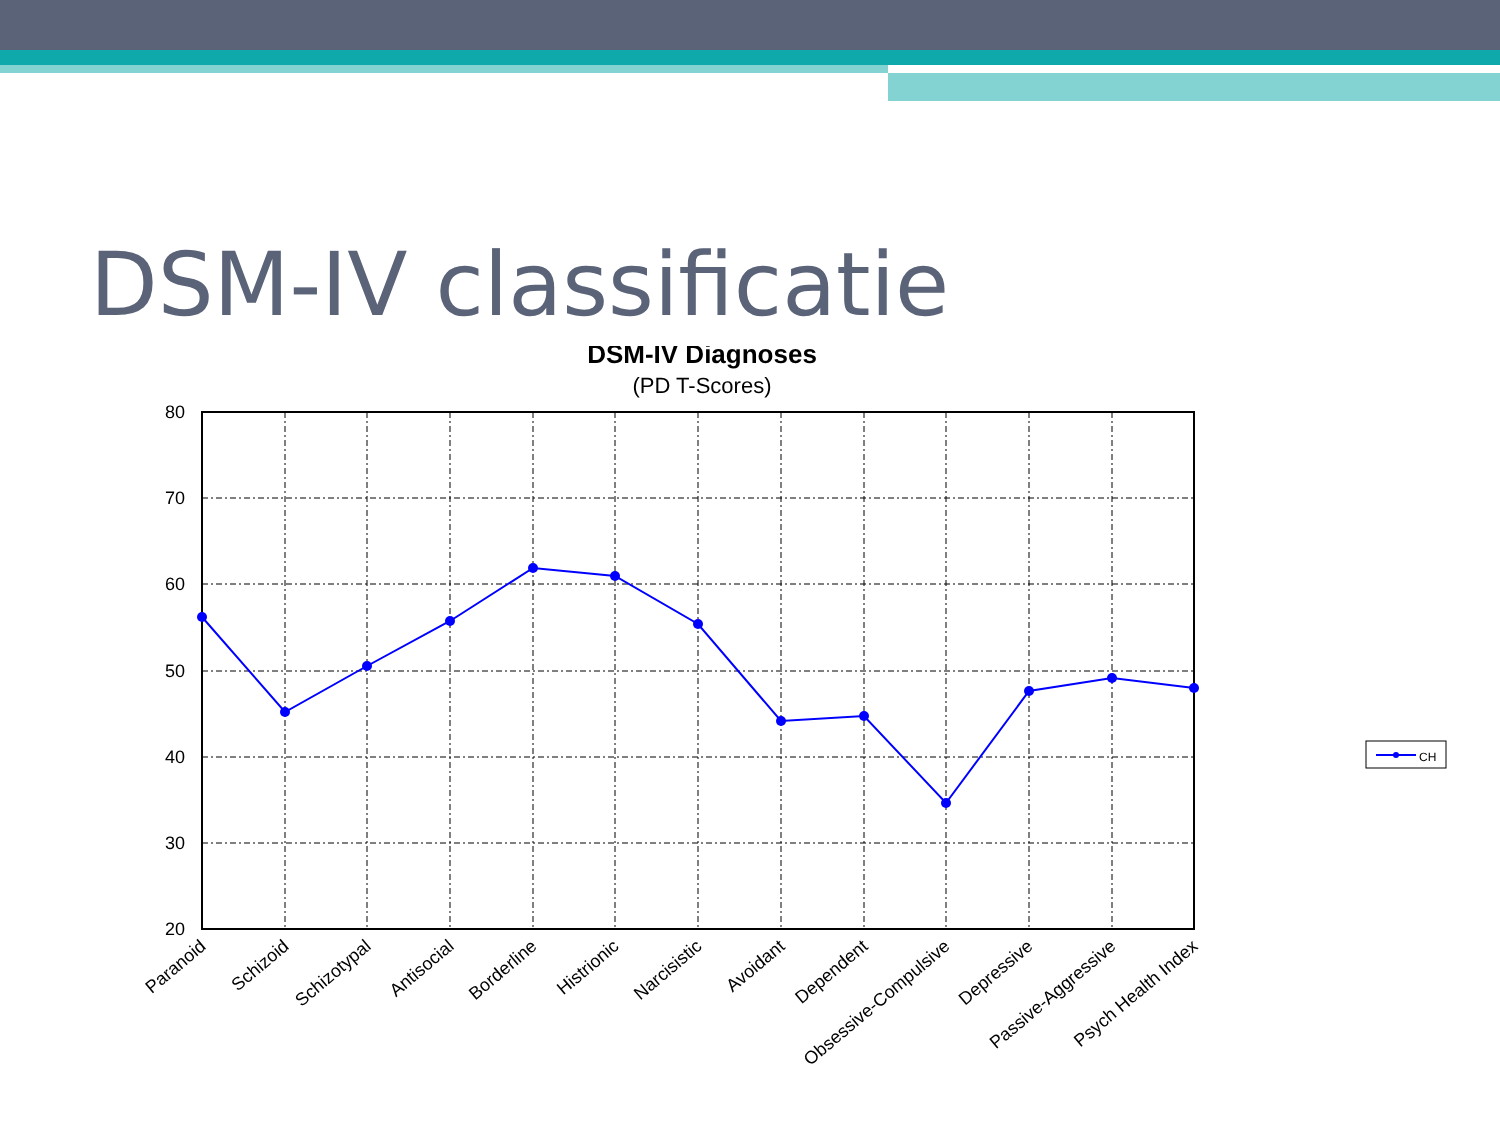DSM-IV classificatie
DSM-IV Diagnoses
(PD T-Scores)
80
70
60
50
40
30
20
Paranoid
Schizoid
Schizotypal
Antisocial
Borderline
Histrionic
Narcisistic
Avoidant
Dependent
Obsessive-Compulsive
Depressive
Passive-Aggressive
Psych Health Index
CH